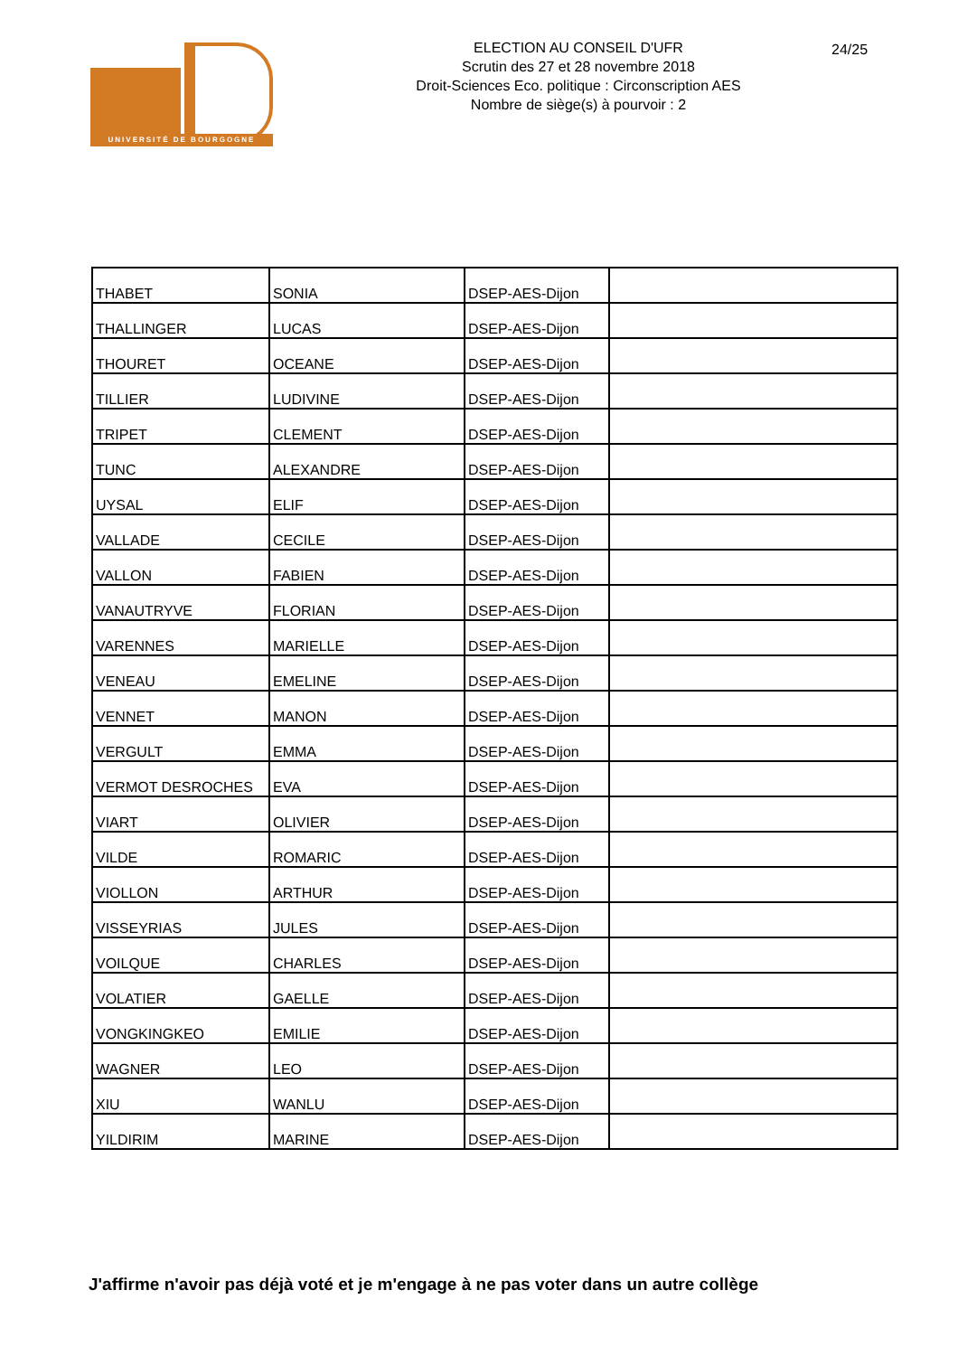UNIVERSITÉ DE BOURGOGNE
ELECTION AU CONSEIL D'UFR
Scrutin des 27 et 28 novembre 2018
Droit-Sciences Eco. politique : Circonscription AES
Nombre de siège(s) à pourvoir : 2
24/25
| THABET | SONIA | DSEP-AES-Dijon | |
| THALLINGER | LUCAS | DSEP-AES-Dijon | |
| THOURET | OCEANE | DSEP-AES-Dijon | |
| TILLIER | LUDIVINE | DSEP-AES-Dijon | |
| TRIPET | CLEMENT | DSEP-AES-Dijon | |
| TUNC | ALEXANDRE | DSEP-AES-Dijon | |
| UYSAL | ELIF | DSEP-AES-Dijon | |
| VALLADE | CECILE | DSEP-AES-Dijon | |
| VALLON | FABIEN | DSEP-AES-Dijon | |
| VANAUTRYVE | FLORIAN | DSEP-AES-Dijon | |
| VARENNES | MARIELLE | DSEP-AES-Dijon | |
| VENEAU | EMELINE | DSEP-AES-Dijon | |
| VENNET | MANON | DSEP-AES-Dijon | |
| VERGULT | EMMA | DSEP-AES-Dijon | |
| VERMOT DESROCHES | EVA | DSEP-AES-Dijon | |
| VIART | OLIVIER | DSEP-AES-Dijon | |
| VILDE | ROMARIC | DSEP-AES-Dijon | |
| VIOLLON | ARTHUR | DSEP-AES-Dijon | |
| VISSEYRIAS | JULES | DSEP-AES-Dijon | |
| VOILQUE | CHARLES | DSEP-AES-Dijon | |
| VOLATIER | GAELLE | DSEP-AES-Dijon | |
| VONGKINGKEO | EMILIE | DSEP-AES-Dijon | |
| WAGNER | LEO | DSEP-AES-Dijon | |
| XIU | WANLU | DSEP-AES-Dijon | |
| YILDIRIM | MARINE | DSEP-AES-Dijon | |
J'affirme n'avoir pas déjà voté et je m'engage à ne pas voter dans un autre collège